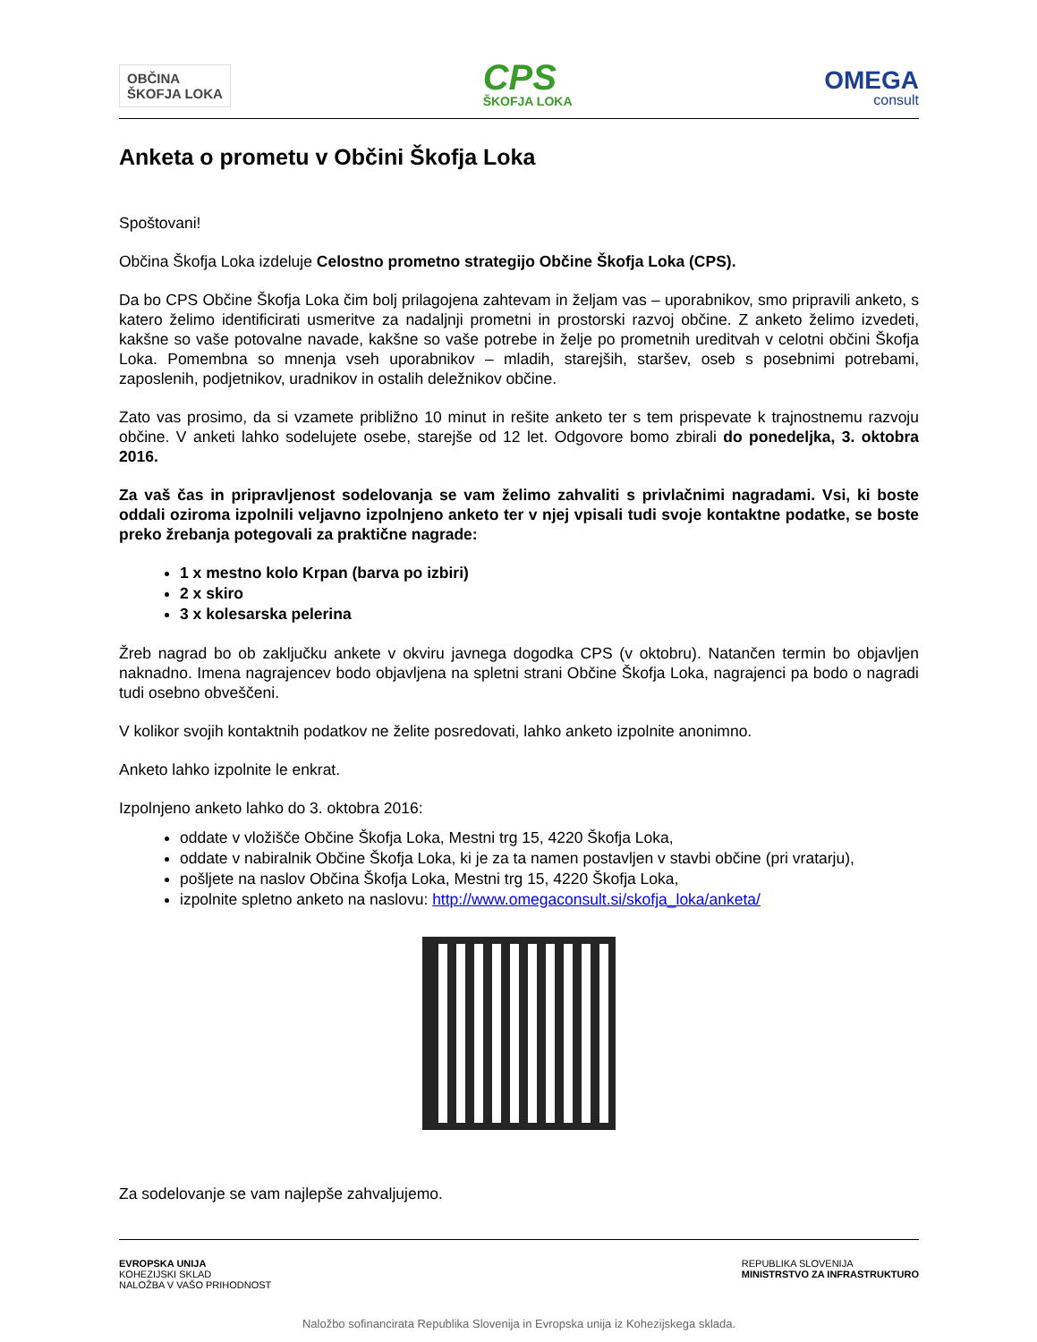OBČINA
ŠKOFJA LOKA
CPS
ŠKOFJA LOKA
OMEGA
consult
Anketa o prometu v Občini Škofja Loka
Spoštovani!
Občina Škofja Loka izdeluje Celostno prometno strategijo Občine Škofja Loka (CPS).
Da bo CPS Občine Škofja Loka čim bolj prilagojena zahtevam in željam vas – uporabnikov, smo pripravili anketo, s katero želimo identificirati usmeritve za nadaljnji prometni in prostorski razvoj občine. Z anketo želimo izvedeti, kakšne so vaše potovalne navade, kakšne so vaše potrebe in želje po prometnih ureditvah v celotni občini Škofja Loka. Pomembna so mnenja vseh uporabnikov – mladih, starejših, staršev, oseb s posebnimi potrebami, zaposlenih, podjetnikov, uradnikov in ostalih deležnikov občine.
Zato vas prosimo, da si vzamete približno 10 minut in rešite anketo ter s tem prispevate k trajnostnemu razvoju občine. V anketi lahko sodelujete osebe, starejše od 12 let. Odgovore bomo zbirali do ponedeljka, 3. oktobra 2016.
Za vaš čas in pripravljenost sodelovanja se vam želimo zahvaliti s privlačnimi nagradami. Vsi, ki boste oddali oziroma izpolnili veljavno izpolnjeno anketo ter v njej vpisali tudi svoje kontaktne podatke, se boste preko žrebanja potegovali za praktične nagrade:
1 x mestno kolo Krpan (barva po izbiri)
2 x skiro
3 x kolesarska pelerina
Žreb nagrad bo ob zaključku ankete v okviru javnega dogodka CPS (v oktobru). Natančen termin bo objavljen naknadno. Imena nagrajencev bodo objavljena na spletni strani Občine Škofja Loka, nagrajenci pa bodo o nagradi tudi osebno obveščeni.
V kolikor svojih kontaktnih podatkov ne želite posredovati, lahko anketo izpolnite anonimno.
Anketo lahko izpolnite le enkrat.
Izpolnjeno anketo lahko do 3. oktobra 2016:
oddate v vložišče Občine Škofja Loka, Mestni trg 15, 4220 Škofja Loka,
oddate v nabiralnik Občine Škofja Loka, ki je za ta namen postavljen v stavbi občine (pri vratarju),
pošljete na naslov Občina Škofja Loka, Mestni trg 15, 4220 Škofja Loka,
izpolnite spletno anketo na naslovu: http://www.omegaconsult.si/skofja_loka/anketa/
Za sodelovanje se vam najlepše zahvaljujemo.
EVROPSKA UNIJA
KOHEZIJSKI SKLAD
NALOŽBA V VAŠO PRIHODNOST
REPUBLIKA SLOVENIJA
MINISTRSTVO ZA INFRASTRUKTURO
Naložbo sofinancirata Republika Slovenija in Evropska unija iz Kohezijskega sklada.